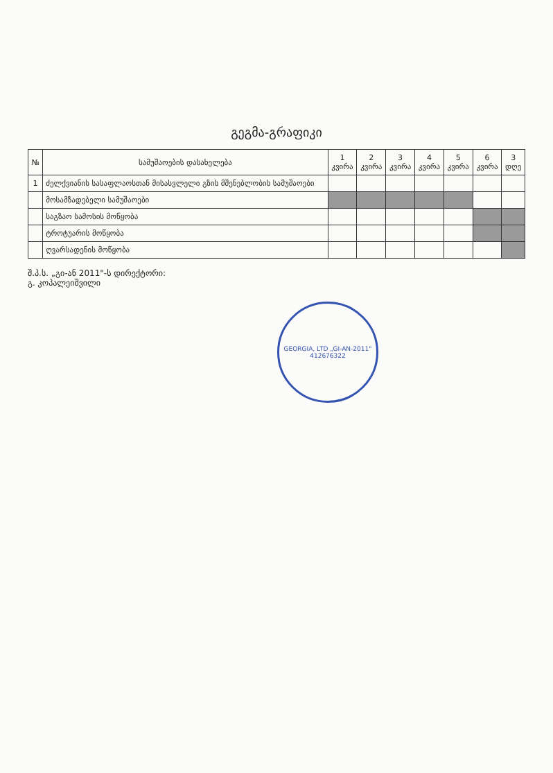გეგმა-გრაფიკი
| № | სამუშაოების დასახელება | 1 კვირა | 2 კვირა | 3 კვირა | 4 კვირა | 5 კვირა | 6 კვირა | 3 დღე |
| --- | --- | --- | --- | --- | --- | --- | --- | --- |
| 1 | ძელქვიანის სასაფლაოსთან მისასვლელი გზის მშენებლობის სამუშაოები | | | | | | | |
| | მოსამზადებელი სამუშაოები | | | | | | | |
| | საგზაო სამოსის მოწყობა | | | | | | | |
| | ტროტუარის მოწყობა | | | | | | | |
| | ღვარსადენის მოწყობა | | | | | | | |
შ.პ.ს. „გი-ან 2011"-ს დირექტორი:
გ. კოპალეიშვილი
GEORGIA, LTD „GI-AN-2011"
412676322